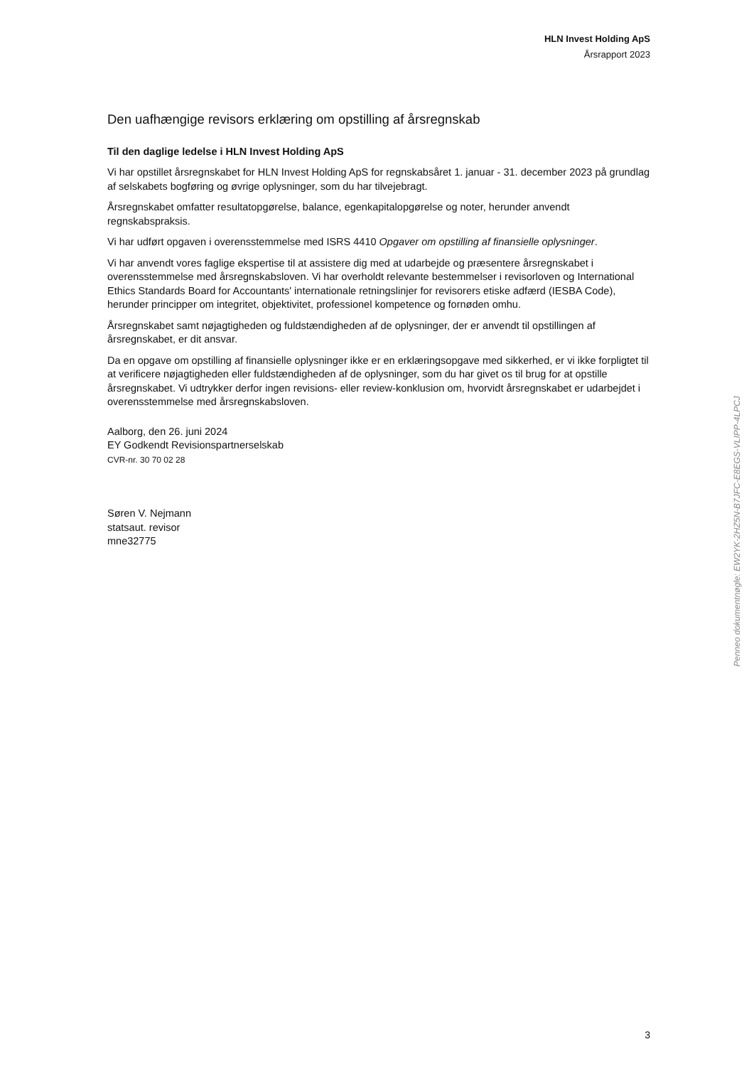HLN Invest Holding ApS
Årsrapport 2023
Den uafhængige revisors erklæring om opstilling af årsregnskab
Til den daglige ledelse i HLN Invest Holding ApS
Vi har opstillet årsregnskabet for HLN Invest Holding ApS for regnskabsåret 1. januar - 31. december 2023 på grundlag af selskabets bogføring og øvrige oplysninger, som du har tilvejebragt.
Årsregnskabet omfatter resultatopgørelse, balance, egenkapitalopgørelse og noter, herunder anvendt regnskabspraksis.
Vi har udført opgaven i overensstemmelse med ISRS 4410 Opgaver om opstilling af finansielle oplysninger.
Vi har anvendt vores faglige ekspertise til at assistere dig med at udarbejde og præsentere årsregnskabet i overensstemmelse med årsregnskabsloven. Vi har overholdt relevante bestemmelser i revisorloven og International Ethics Standards Board for Accountants' internationale retningslinjer for revisorers etiske adfærd (IESBA Code), herunder principper om integritet, objektivitet, professionel kompetence og fornøden omhu.
Årsregnskabet samt nøjagtigheden og fuldstændigheden af de oplysninger, der er anvendt til opstillingen af årsregnskabet, er dit ansvar.
Da en opgave om opstilling af finansielle oplysninger ikke er en erklæringsopgave med sikkerhed, er vi ikke forpligtet til at verificere nøjagtigheden eller fuldstændigheden af de oplysninger, som du har givet os til brug for at opstille årsregnskabet. Vi udtrykker derfor ingen revisions- eller review-konklusion om, hvorvidt årsregnskabet er udarbejdet i overensstemmelse med årsregnskabsloven.
Aalborg, den 26. juni 2024
EY Godkendt Revisionspartnerselskab
CVR-nr. 30 70 02 28
Søren V. Nejmann
statsaut. revisor
mne32775
Penneo dokumentnøgle: EW2YK-2HZ5N-B7JFC-E8EGS-VLIPP-4LPCJ
3